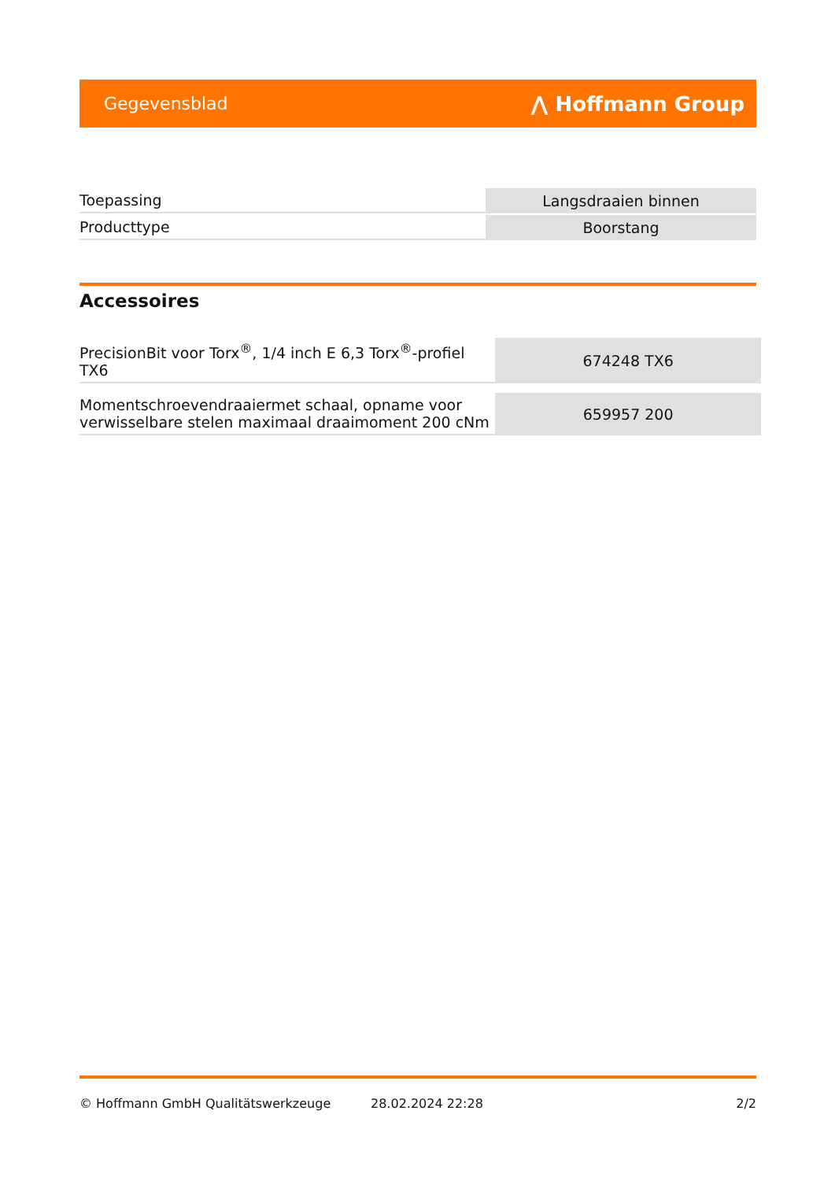Gegevensblad ⋀ Hoffmann Group
| Toepassing | Langsdraaien binnen |
| Producttype | Boorstang |
Accessoires
| PrecisionBit voor Torx<sup>®</sup>, 1/4 inch E 6,3 Torx<sup>®</sup>-profiel TX6 | 674248 TX6 |
| Momentschroevendraaiermet schaal, opname voor verwisselbare stelen maximaal draaimoment 200 cNm | 659957 200 |
© Hoffmann GmbH Qualitätswerkzeuge 28.02.2024 22:28 2/2